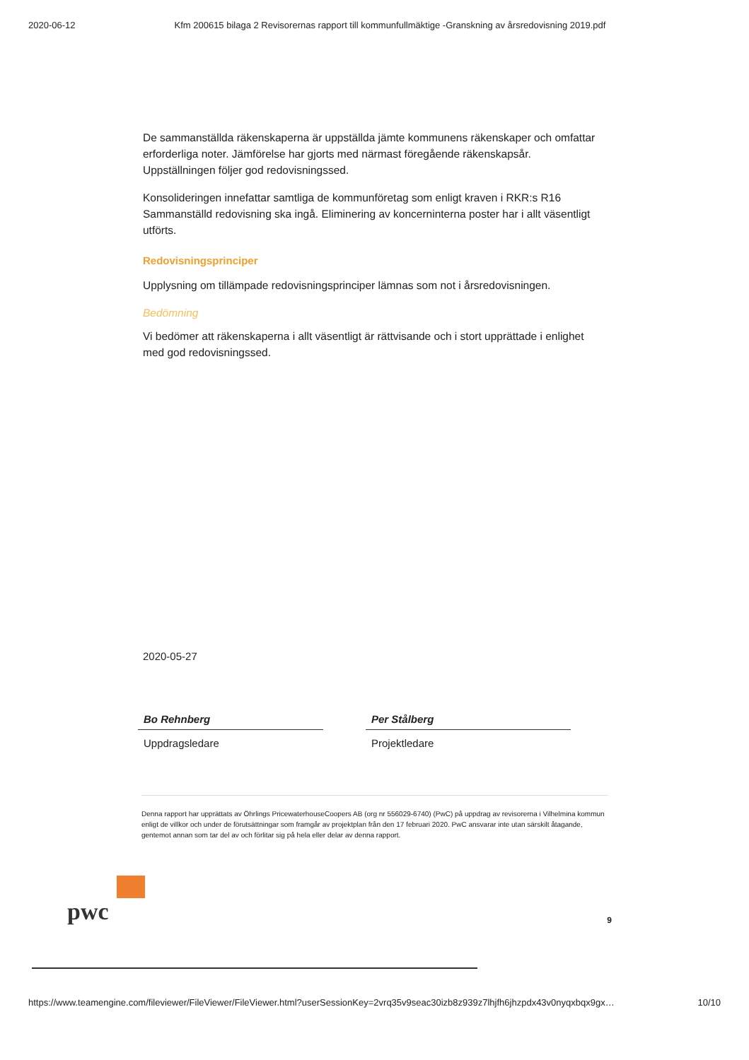2020-06-12 Kfm 200615 bilaga 2 Revisorernas rapport till kommunfullmäktige -Granskning av årsredovisning 2019.pdf
De sammanställda räkenskaperna är uppställda jämte kommunens räkenskaper och omfattar erforderliga noter. Jämförelse har gjorts med närmast föregående räkenskapsår. Uppställningen följer god redovisningssed.
Konsolideringen innefattar samtliga de kommunföretag som enligt kraven i RKR:s R16 Sammanställd redovisning ska ingå. Eliminering av koncerninterna poster har i allt väsentligt utförts.
Redovisningsprinciper
Upplysning om tillämpade redovisningsprinciper lämnas som not i årsredovisningen.
Bedömning
Vi bedömer att räkenskaperna i allt väsentligt är rättvisande och i stort upprättade i enlighet med god redovisningssed.
2020-05-27
Bo Rehnberg
Uppdragsledare
Per Stålberg
Projektledare
Denna rapport har upprättats av Öhrlings PricewaterhouseCoopers AB (org nr 556029-6740) (PwC) på uppdrag av revisorerna i Vilhelmina kommun enligt de villkor och under de förutsättningar som framgår av projektplan från den 17 februari 2020. PwC ansvarar inte utan särskilt åtagande, gentemot annan som tar del av och förlitar sig på hela eller delar av denna rapport.
pwc
9
https://www.teamengine.com/fileviewer/FileViewer/FileViewer.html?userSessionKey=2vrq35v9seac30izb8z939z7lhjfh6jhzpdx43v0nyqxbqx9gx… 10/10